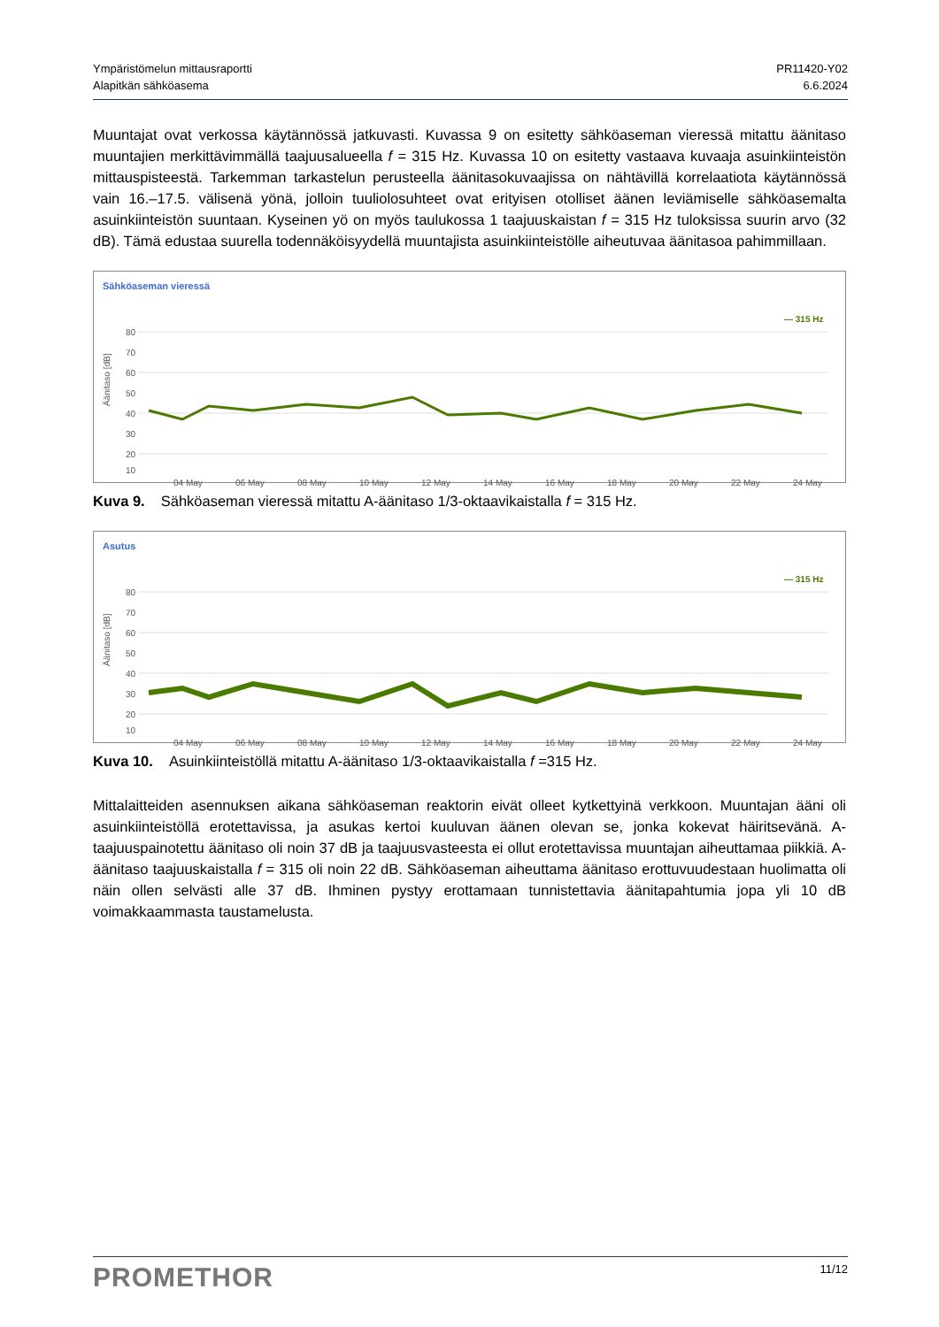Ympäristömelun mittausraportti
Alapitkän sähköasema
PR11420-Y02
6.6.2024
Muuntajat ovat verkossa käytännössä jatkuvasti. Kuvassa 9 on esitetty sähköaseman vieressä mitattu äänitaso muuntajien merkittävimmällä taajuusalueella f = 315 Hz. Kuvassa 10 on esitetty vastaava kuvaaja asuinkiinteistön mittauspisteestä. Tarkemman tarkastelun perusteella äänitasokuvaajissa on nähtävillä korrelaatiota käytännössä vain 16.–17.5. välisenä yönä, jolloin tuuliolosuhteet ovat erityisen otolliset äänen leviämiselle sähköasemalta asuinkiinteistön suuntaan. Kyseinen yö on myös taulukossa 1 taajuus­kaistan f = 315 Hz tuloksissa suurin arvo (32 dB). Tämä edustaa suurella todennäköisyydellä muuntajista asuinkiinteistölle aiheutuvaa äänitasoa pahimmillaan.
Sähköaseman vieressä
— 315 Hz
Äänitaso [dB]
80
70
60
50
40
30
20
10
04 May
06 May
08 May
10 May
12 May
14 May
16 May
18 May
20 May
22 May
24 May
Kuva 9. Sähköaseman vieressä mitattu A-äänitaso 1/3-oktaavikaistalla f = 315 Hz.
Asutus
— 315 Hz
Äänitaso [dB]
80
70
60
50
40
30
20
10
04 May
06 May
08 May
10 May
12 May
14 May
16 May
18 May
20 May
22 May
24 May
Kuva 10. Asuinkiinteistöllä mitattu A-äänitaso 1/3-oktaavikaistalla f =315 Hz.
Mittalaitteiden asennuksen aikana sähköaseman reaktorin eivät olleet kytkettyinä verkkoon. Muuntajan ääni oli asuinkiinteistöllä erotettavissa, ja asukas kertoi kuuluvan äänen olevan se, jonka kokevat häiritse­vänä. A-taajuuspainotettu äänitaso oli noin 37 dB ja taajuusvasteesta ei ollut erotettavissa muuntajan ai­heuttamaa piikkiä. A-äänitaso taajuuskaistalla f = 315 oli noin 22 dB. Sähköaseman aiheuttama äänitaso erottuvuudestaan huolimatta oli näin ollen selvästi alle 37 dB. Ihminen pystyy erottamaan tunnistettavia äänitapahtumia jopa yli 10 dB voimakkaammasta taustamelusta.
PROMETHOR
11/12